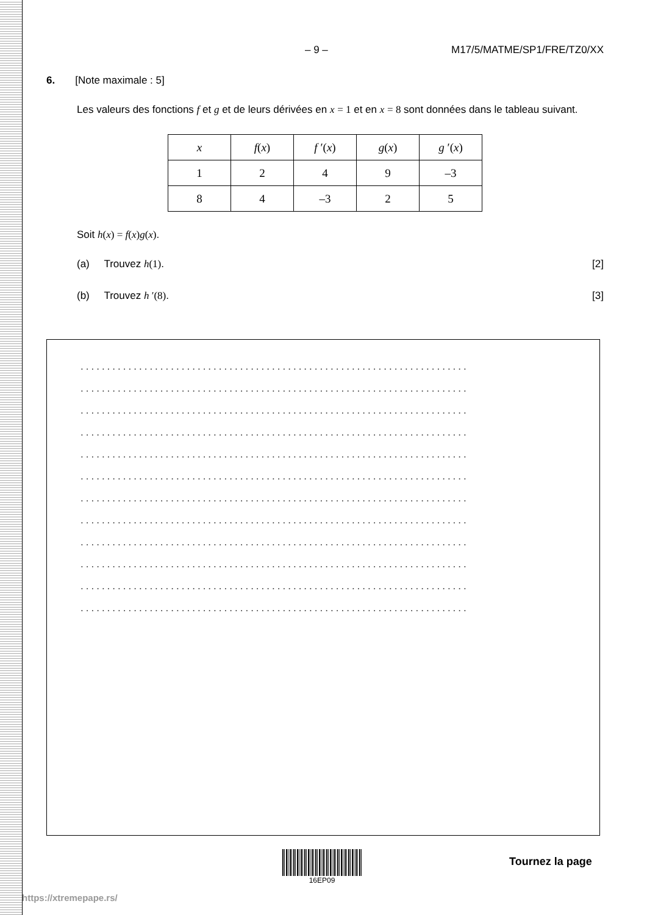– 9 – M17/5/MATME/SP1/FRE/TZ0/XX
6. [Note maximale : 5]
Les valeurs des fonctions f et g et de leurs dérivées en x = 1 et en x = 8 sont données dans le tableau suivant.
| x | f ( x ) | f ′( x ) | g ( x ) | g ′( x ) |
| --- | --- | --- | --- | --- |
| 1 | 2 | 4 | 9 | –3 |
| 8 | 4 | –3 | 2 | 5 |
Soit h(x) = f(x)g(x).
(a) Trouvez h(1). [2]
(b) Trouvez h ′(8). [3]
.........................................................................
.........................................................................
.........................................................................
.........................................................................
.........................................................................
.........................................................................
.........................................................................
.........................................................................
.........................................................................
.........................................................................
.........................................................................
.........................................................................
16EP09
Tournez la page
https://xtremepape.rs/